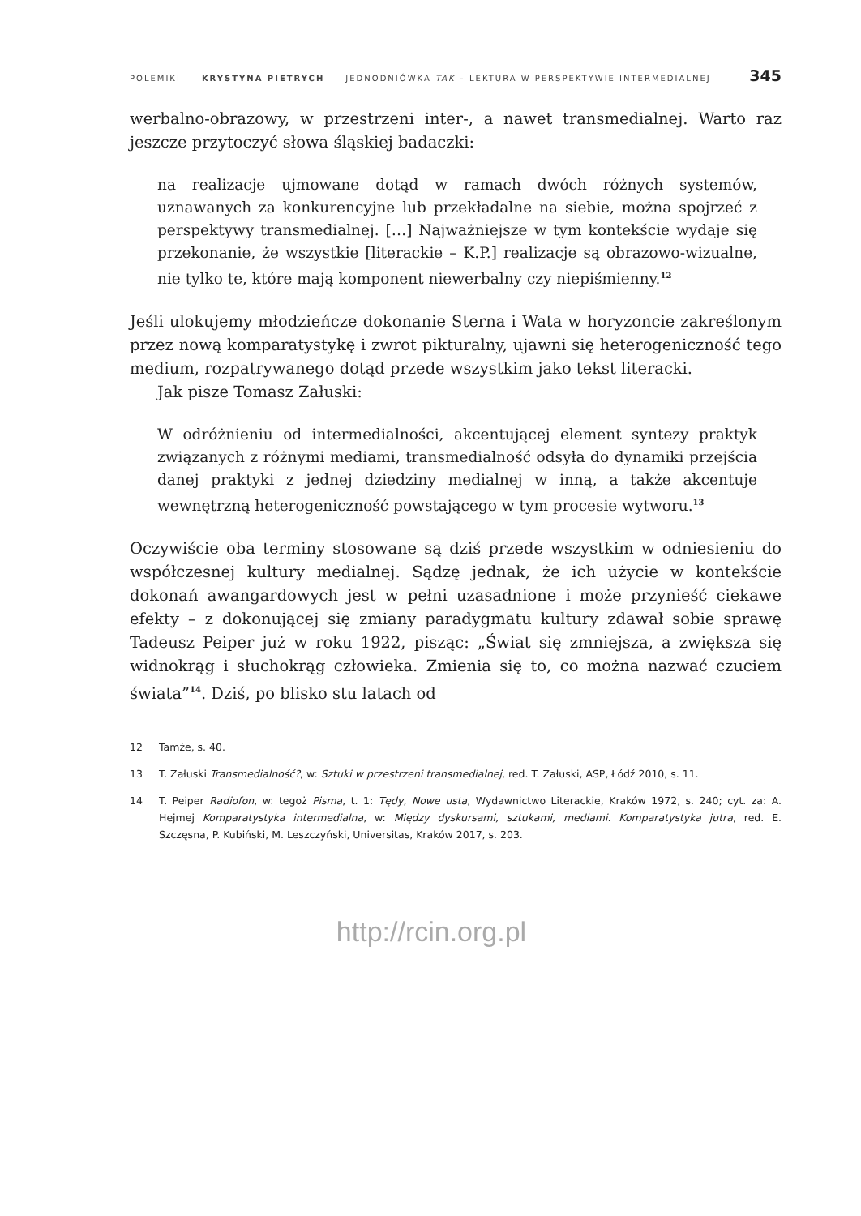POLEMIKI KRYSTYNA PIETRYCH JEDNODNIÓWKA TAK – LEKTURA W PERSPEKTYWIE INTERMEDIALNEJ 345
werbalno-obrazowy, w przestrzeni inter-, a nawet transmedialnej. Warto raz jeszcze przytoczyć słowa śląskiej badaczki:
na realizacje ujmowane dotąd w ramach dwóch różnych systemów, uznawanych za konkurencyjne lub przekładalne na siebie, można spojrzeć z perspektywy transmedialnej. […] Najważniejsze w tym kontekście wydaje się przekonanie, że wszystkie [literackie – K.P.] realizacje są obrazowo-wizualne, nie tylko te, które mają komponent niewerbalny czy niepiśmienny.<sup>12</sup>
Jeśli ulokujemy młodzieńcze dokonanie Sterna i Wata w horyzoncie zakreślonym przez nową komparatystykę i zwrot pikturalny, ujawni się heterogeniczność tego medium, rozpatrywanego dotąd przede wszystkim jako tekst literacki.
Jak pisze Tomasz Załuski:
W odróżnieniu od intermedialności, akcentującej element syntezy praktyk związanych z różnymi mediami, transmedialność odsyła do dynamiki przejścia danej praktyki z jednej dziedziny medialnej w inną, a także akcentuje wewnętrzną heterogeniczność powstającego w tym procesie wytworu.<sup>13</sup>
Oczywiście oba terminy stosowane są dziś przede wszystkim w odniesieniu do współczesnej kultury medialnej. Sądzę jednak, że ich użycie w kontekście dokonań awangardowych jest w pełni uzasadnione i może przynieść ciekawe efekty – z dokonującej się zmiany paradygmatu kultury zdawał sobie sprawę Tadeusz Peiper już w roku 1922, pisząc: „Świat się zmniejsza, a zwiększa się widnokrąg i słuchokrąg człowieka. Zmienia się to, co można nazwać czuciem świata”<sup>14</sup>. Dziś, po blisko stu latach od
12 Tamże, s. 40.
13 T. Załuski Transmedialność?, w: Sztuki w przestrzeni transmedialnej, red. T. Załuski, ASP, Łódź 2010, s. 11.
14 T. Peiper Radiofon, w: tegoż Pisma, t. 1: Tędy, Nowe usta, Wydawnictwo Literackie, Kraków 1972, s. 240; cyt. za: A. Hejmej Komparatystyka intermedialna, w: Między dyskursami, sztukami, mediami. Komparatystyka jutra, red. E. Szczęsna, P. Kubiński, M. Leszczyński, Universitas, Kraków 2017, s. 203.
http://rcin.org.pl